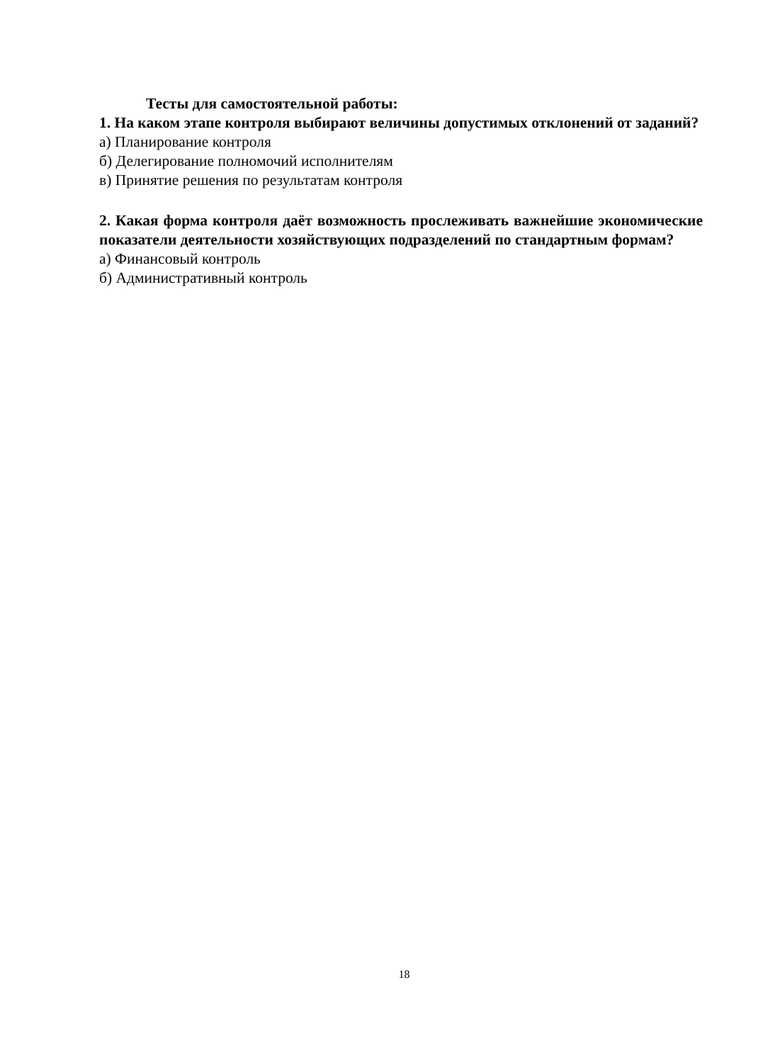Тесты для самостоятельной работы:
1. На каком этапе контроля выбирают величины допустимых отклонений от заданий?
а) Планирование контроля
б) Делегирование полномочий исполнителям
в) Принятие решения по результатам контроля
2. Какая форма контроля даёт возможность прослеживать важнейшие экономические показатели деятельности хозяйствующих подразделений по стандартным формам?
а) Финансовый контроль
б) Административный контроль
18